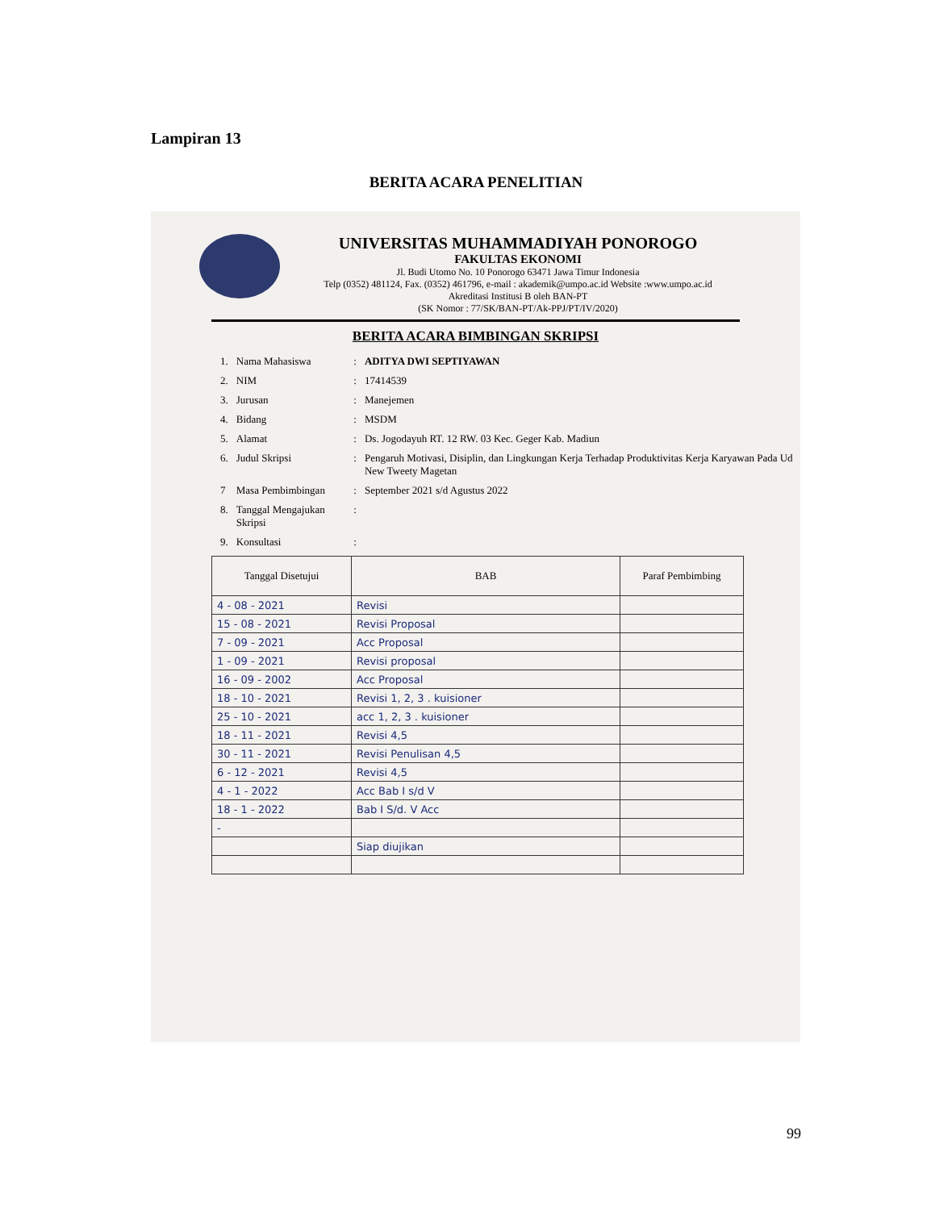Lampiran 13
BERITA ACARA PENELITIAN
UNIVERSITAS MUHAMMADIYAH PONOROGO
FAKULTAS EKONOMI
Jl. Budi Utomo No. 10 Ponorogo 63471 Jawa Timur Indonesia
Telp (0352) 481124, Fax. (0352) 461796, e-mail : akademik@umpo.ac.id Website :www.umpo.ac.id
Akreditasi Institusi B oleh BAN-PT
(SK Nomor : 77/SK/BAN-PT/Ak-PPJ/PT/IV/2020)
BERITA ACARA BIMBINGAN SKRIPSI
| 1. | Nama Mahasiswa | : | ADITYA DWI SEPTIYAWAN |
| 2. | NIM | : | 17414539 |
| 3. | Jurusan | : | Manejemen |
| 4. | Bidang | : | MSDM |
| 5. | Alamat | : | Ds. Jogodayuh RT. 12 RW. 03 Kec. Geger Kab. Madiun |
| 6. | Judul Skripsi | : | Pengaruh Motivasi, Disiplin, dan Lingkungan Kerja Terhadap Produktivitas Kerja Karyawan Pada Ud New Tweety Magetan |
| 7 | Masa Pembimbingan | : | September 2021 s/d Agustus 2022 |
| 8. | Tanggal Mengajukan Skripsi | : | |
| 9. | Konsultasi | : | |
| Tanggal Disetujui | BAB | Paraf Pembimbing |
| --- | --- | --- |
| 4 - 08 - 2021 | Revisi | |
| 15 - 08 - 2021 | Revisi Proposal | |
| 7 - 09 - 2021 | Acc Proposal | |
| 1 - 09 - 2021 | Revisi proposal | |
| 16 - 09 - 2002 | Acc Proposal | |
| 18 - 10 - 2021 | Revisi 1, 2, 3 . kuisioner | |
| 25 - 10 - 2021 | acc 1, 2, 3 . kuisioner | |
| 18 - 11 - 2021 | Revisi 4,5 | |
| 30 - 11 - 2021 | Revisi Penulisan 4,5 | |
| 6 - 12 - 2021 | Revisi 4,5 | |
| 4 - 1 - 2022 | Acc Bab I s/d V | |
| 18 - 1 - 2022 | Bab I S/d. V Acc | |
| - | | |
| | Siap diujikan | |
99